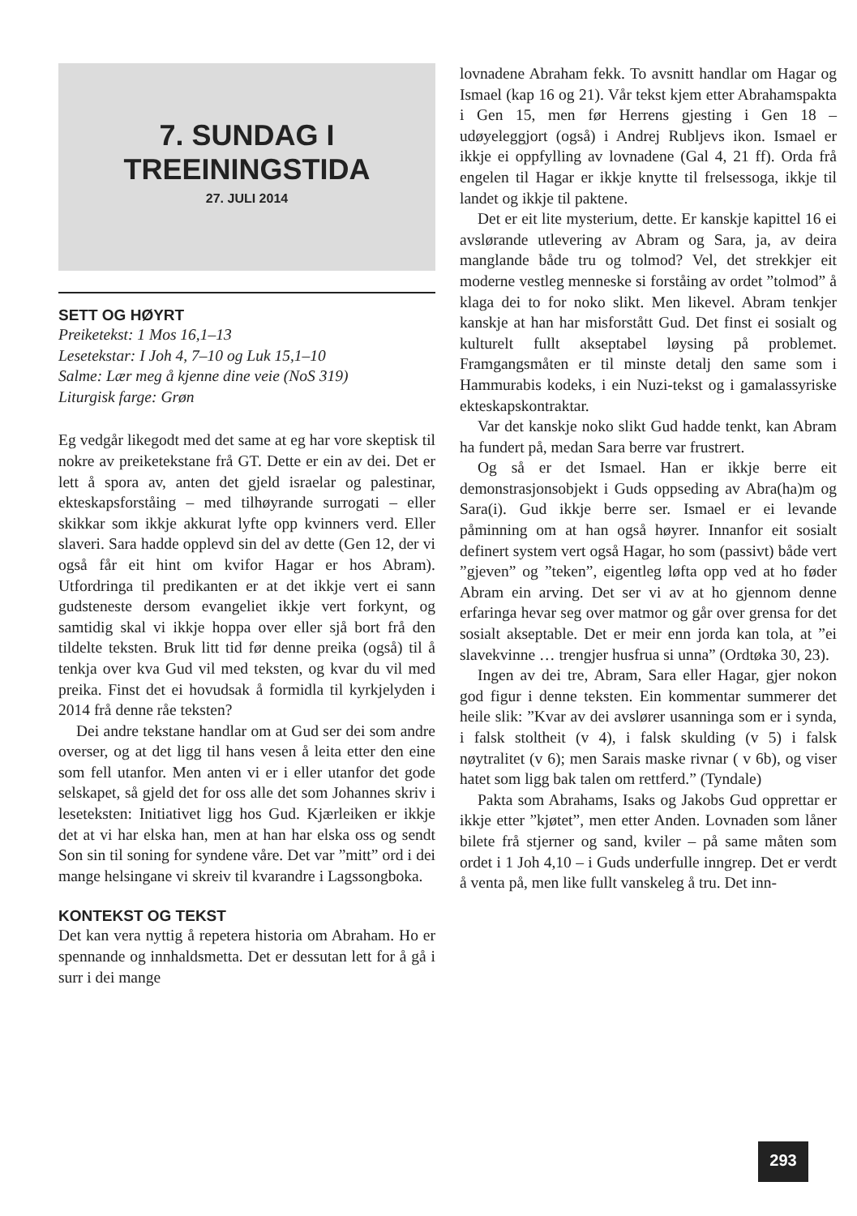7. SUNDAG I
TREEININGSTIDA
27. JULI 2014
SETT OG HØYRT
Preiketekst: 1 Mos 16,1–13
Lesetekstar: I Joh 4, 7–10 og Luk 15,1–10
Salme: Lær meg å kjenne dine veie (NoS 319)
Liturgisk farge: Grøn
Eg vedgår likegodt med det same at eg har vore skeptisk til nokre av preiketekstane frå GT. Dette er ein av dei. Det er lett å spora av, anten det gjeld israelar og palestinar, ekteskapsforståing – med tilhøyrande surrogati – eller skikkar som ikkje akkurat lyfte opp kvinners verd. Eller slaveri. Sara hadde opplevd sin del av dette (Gen 12, der vi også får eit hint om kvifor Hagar er hos Abram). Utfordringa til predikanten er at det ikkje vert ei sann gudsteneste dersom evangeliet ikkje vert forkynt, og samtidig skal vi ikkje hoppa over eller sjå bort frå den tildelte teksten. Bruk litt tid før denne preika (også) til å tenkja over kva Gud vil med teksten, og kvar du vil med preika. Finst det ei hovudsak å formidla til kyrkjelyden i 2014 frå denne råe teksten?
Dei andre tekstane handlar om at Gud ser dei som andre overser, og at det ligg til hans vesen å leita etter den eine som fell utanfor. Men anten vi er i eller utanfor det gode selskapet, så gjeld det for oss alle det som Johannes skriv i leseteksten: Initiativet ligg hos Gud. Kjærleiken er ikkje det at vi har elska han, men at han har elska oss og sendt Son sin til soning for syndene våre. Det var ”mitt” ord i dei mange helsingane vi skreiv til kvarandre i Lagssongboka.
KONTEKST OG TEKST
Det kan vera nyttig å repetera historia om Abraham. Ho er spennande og innhaldsmetta. Det er dessutan lett for å gå i surr i dei mange
lovnadene Abraham fekk. To avsnitt handlar om Hagar og Ismael (kap 16 og 21). Vår tekst kjem etter Abrahamspakta i Gen 15, men før Herrens gjesting i Gen 18 – udøyeleggjort (også) i Andrej Rubljevs ikon. Ismael er ikkje ei oppfylling av lovnadene (Gal 4, 21 ff). Orda frå engelen til Hagar er ikkje knytte til frelsessoga, ikkje til landet og ikkje til paktene.
Det er eit lite mysterium, dette. Er kanskje kapittel 16 ei avslørande utlevering av Abram og Sara, ja, av deira manglande både tru og tolmod? Vel, det strekkjer eit moderne vestleg menneske si forståing av ordet ”tolmod” å klaga dei to for noko slikt. Men likevel. Abram tenkjer kanskje at han har misforstått Gud. Det finst ei sosialt og kulturelt fullt akseptabel løysing på problemet. Framgangsmåten er til minste detalj den same som i Hammurabis kodeks, i ein Nuzi-tekst og i gamalassyriske ekteskapskontraktar.
Var det kanskje noko slikt Gud hadde tenkt, kan Abram ha fundert på, medan Sara berre var frustrert.
Og så er det Ismael. Han er ikkje berre eit demonstrasjonsobjekt i Guds oppseding av Abra(ha)m og Sara(i). Gud ikkje berre ser. Ismael er ei levande påminning om at han også høyrer. Innanfor eit sosialt definert system vert også Hagar, ho som (passivt) både vert ”gjeven” og ”teken”, eigentleg løfta opp ved at ho føder Abram ein arving. Det ser vi av at ho gjennom denne erfaringa hevar seg over matmor og går over grensa for det sosialt akseptable. Det er meir enn jorda kan tola, at ”ei slavekvinne … trengjer husfrua si unna” (Ordtøka 30, 23).
Ingen av dei tre, Abram, Sara eller Hagar, gjer nokon god figur i denne teksten. Ein kommentar summerer det heile slik: ”Kvar av dei avslører usanninga som er i synda, i falsk stoltheit (v 4), i falsk skulding (v 5) i falsk nøytralitet (v 6); men Sarais maske rivnar ( v 6b), og viser hatet som ligg bak talen om rettferd.” (Tyndale)
Pakta som Abrahams, Isaks og Jakobs Gud opprettar er ikkje etter ”kjøtet”, men etter Anden. Lovnaden som låner bilete frå stjerner og sand, kviler – på same måten som ordet i 1 Joh 4,10 – i Guds underfulle inngrep. Det er verdt å venta på, men like fullt vanskeleg å tru. Det inn-
293